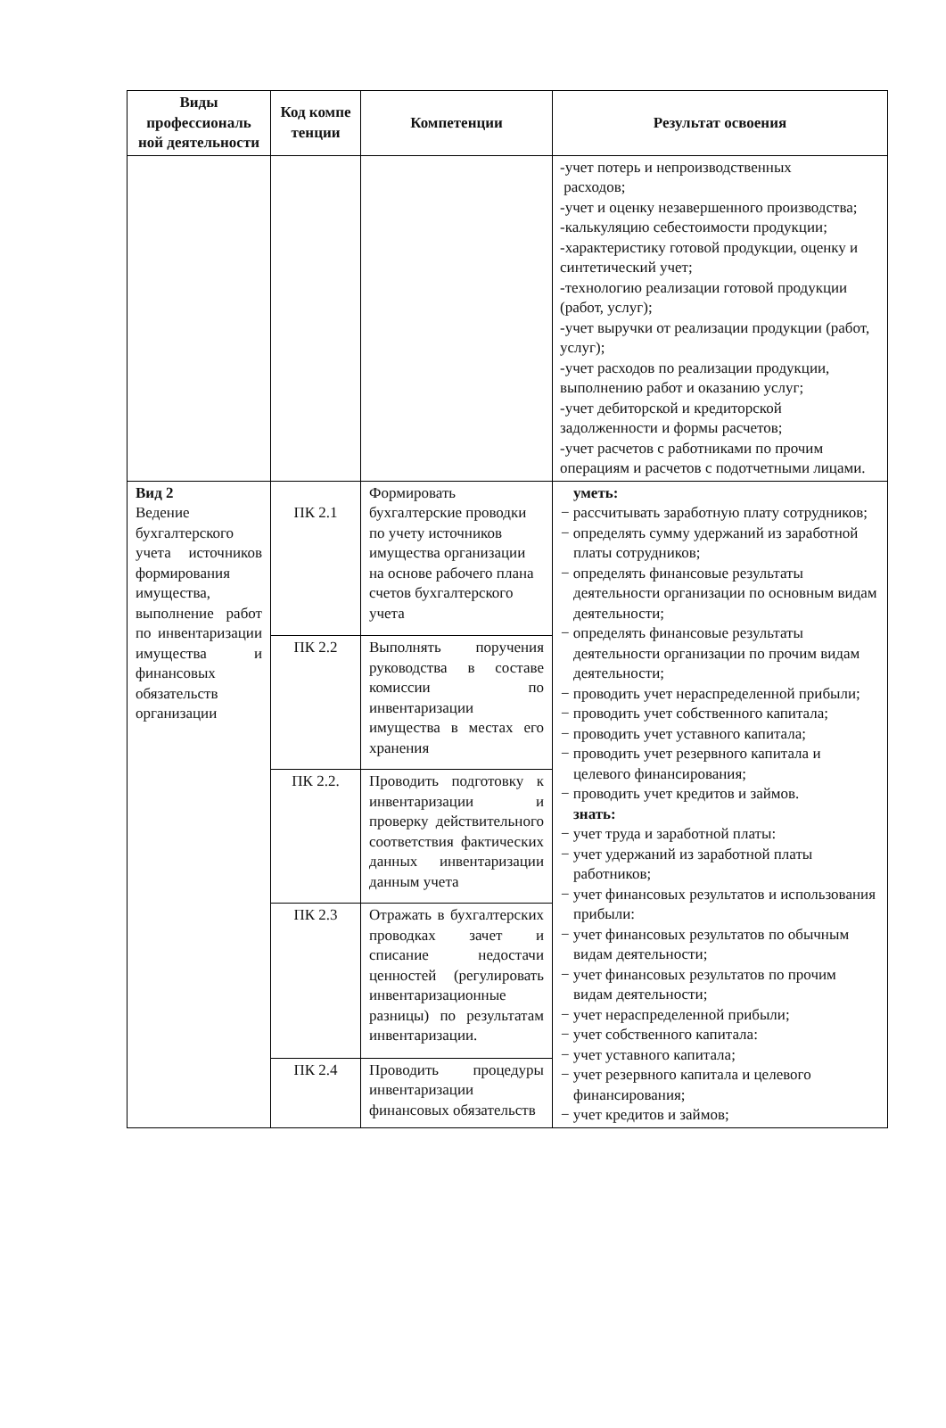| Виды профессиональ ной деятельности | Код компе тенции | Компетенции | Результат освоения |
| --- | --- | --- | --- |
| | | | -учет потерь и непроизводственных расходов; -учет и оценку незавершенного производства; -калькуляцию себестоимости продукции; -характеристику готовой продукции, оценку и синтетический учет; -технологию реализации готовой продукции (работ, услуг); -учет выручки от реализации продукции (работ, услуг); -учет расходов по реализации продукции, выполнению работ и оказанию услуг; -учет дебиторской и кредиторской задолженности и формы расчетов; -учет расчетов с работниками по прочим операциям и расчетов с подотчетными лицами. |
| Вид 2 Ведение бухгалтерского учета источников формирования имущества, выполнение работ по инвентаризации имущества и финансовых обязательств организации | ПК 2.1 | Формировать бухгалтерские проводки по учету источников имущества организации на основе рабочего плана счетов бухгалтерского учета | уметь: − рассчитывать заработную плату сотрудников; − определять сумму удержаний из заработной платы сотрудников; − определять финансовые результаты деятельности организации по основным видам деятельности; − определять финансовые результаты деятельности организации по прочим видам деятельности; − проводить учет нераспределенной прибыли; − проводить учет собственного капитала; − проводить учет уставного капитала; − проводить учет резервного капитала и целевого финансирования; − проводить учет кредитов и займов. знать: − учет труда и заработной платы: − учет удержаний из заработной платы работников; − учет финансовых результатов и использования прибыли: − учет финансовых результатов по обычным видам деятельности; − учет финансовых результатов по прочим видам деятельности; − учет нераспределенной прибыли; − учет собственного капитала: − учет уставного капитала; − учет резервного капитала и целевого финансирования; − учет кредитов и займов; |
| | ПК 2.2 | Выполнять поручения руководства в составе комиссии по инвентаризации имущества в местах его хранения | |
| | ПК 2.2. | Проводить подготовку к инвентаризации и проверку действительного соответствия фактических данных инвентаризации данным учета | |
| | ПК 2.3 | Отражать в бухгалтерских проводках зачет и списание недостачи ценностей (регулировать инвентаризационные разницы) по результатам инвентаризации. | |
| | ПК 2.4 | Проводить процедуры инвентаризации финансовых обязательств | |